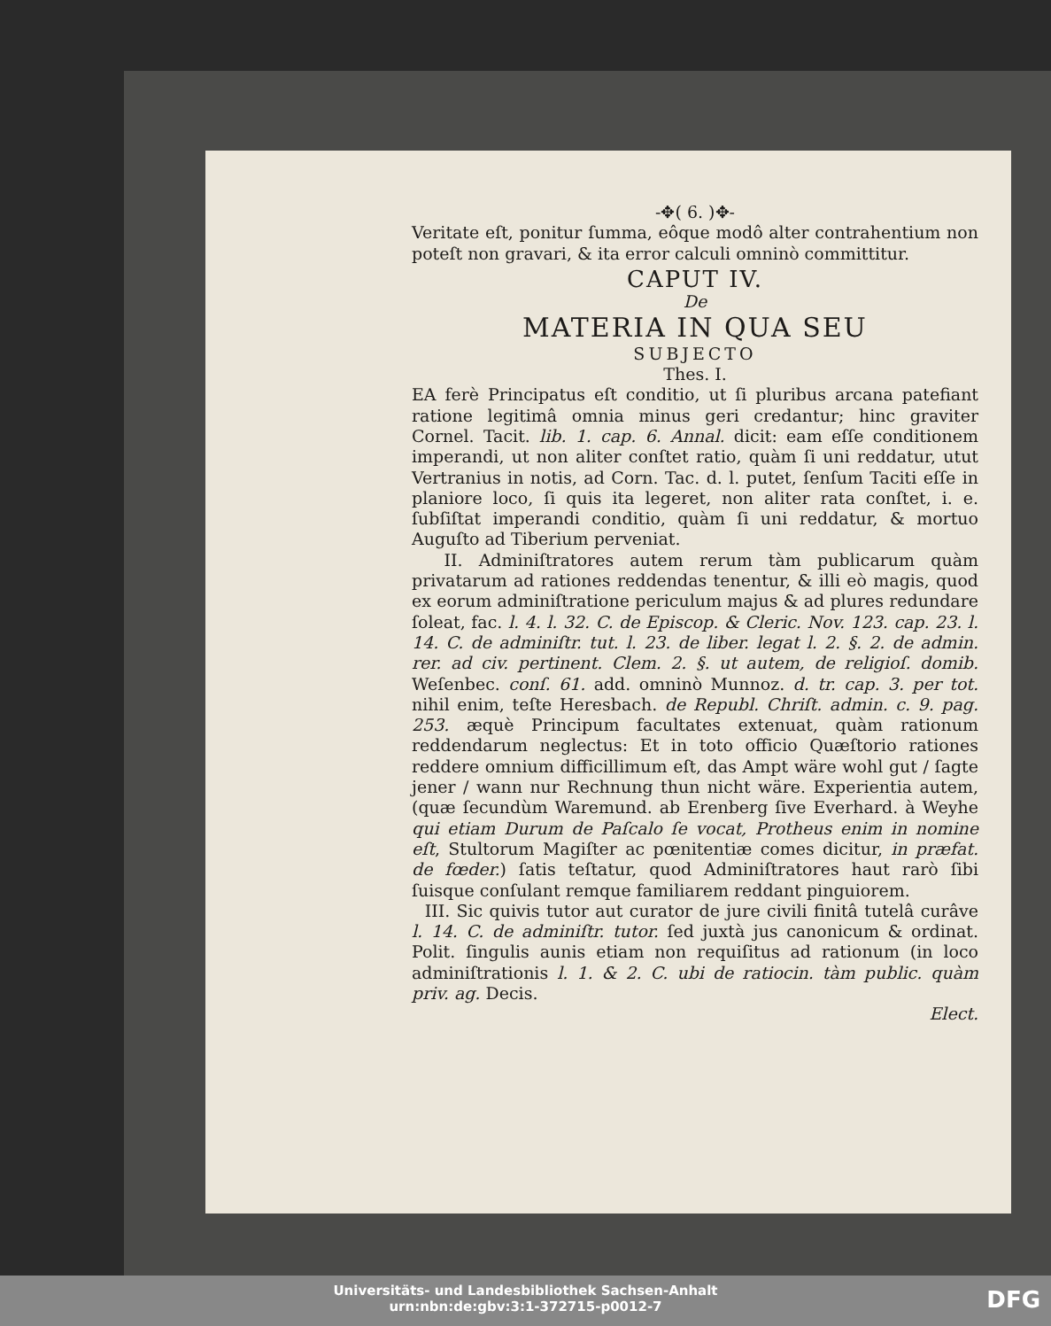-✥( 6. )✥-
Veritate eſt, ponitur ſumma, eôque modô alter contrahentium non poteſt non gravari, & ita error calculi omninò committitur.
CAPUT IV.
De
MATERIA IN QUA SEU
SUBJECTO
Thes. I.
EA ferè Principatus eſt conditio, ut ſi pluribus arcana patefiant ratione legitimâ omnia minus geri credantur; hinc graviter Cornel. Tacit. lib. 1. cap. 6. Annal. dicit: eam eſſe conditionem imperandi, ut non aliter conſtet ratio, quàm ſi uni reddatur, utut Vertranius in notis, ad Corn. Tac. d. l. putet, ſenſum Taciti eſſe in planiore loco, ſi quis ita legeret, non aliter rata conſtet, i. e. ſubſiſtat imperandi conditio, quàm ſi uni reddatur, & mortuo Auguſto ad Tiberium perveniat.
II. Adminiſtratores autem rerum tàm publicarum quàm privatarum ad rationes reddendas tenentur, & illi eò magis, quod ex eorum adminiſtratione periculum majus & ad plures redundare ſoleat, fac. l. 4. l. 32. C. de Episcop. & Cleric. Nov. 123. cap. 23. l. 14. C. de adminiſtr. tut. l. 23. de liber. legat l. 2. §. 2. de admin. rer. ad civ. pertinent. Clem. 2. §. ut autem, de religioſ. domib. Weſenbec. conſ. 61. add. omninò Munnoz. d. tr. cap. 3. per tot. nihil enim, teſte Heresbach. de Republ. Chriſt. admin. c. 9. pag. 253. æquè Principum facultates extenuat, quàm rationum reddendarum neglectus: Et in toto officio Quæſtorio rationes reddere omnium difficillimum eſt, das Ampt wäre wohl gut / ſagte jener / wann nur Rechnung thun nicht wäre. Experientia autem, (quæ ſecundùm Waremund. ab Erenberg ſive Everhard. à Weyhe qui etiam Durum de Paſcalo ſe vocat, Protheus enim in nomine eſt, Stultorum Magiſter ac pœnitentiæ comes dicitur, in præfat. de fœder.) ſatis teſtatur, quod Adminiſtratores haut rarò ſibi ſuisque conſulant remque familiarem reddant pinguiorem.
III. Sic quivis tutor aut curator de jure civili finitâ tutelâ curâve l. 14. C. de adminiſtr. tutor. ſed juxtà jus canonicum & ordinat. Polit. ſingulis aunis etiam non requiſitus ad rationum (in loco adminiſtrationis l. 1. & 2. C. ubi de ratiocin. tàm public. quàm priv. ag. Decis.
Elect.
Universitäts- und Landesbibliothek Sachsen-Anhalt
urn:nbn:de:gbv:3:1-372715-p0012-7
DFG